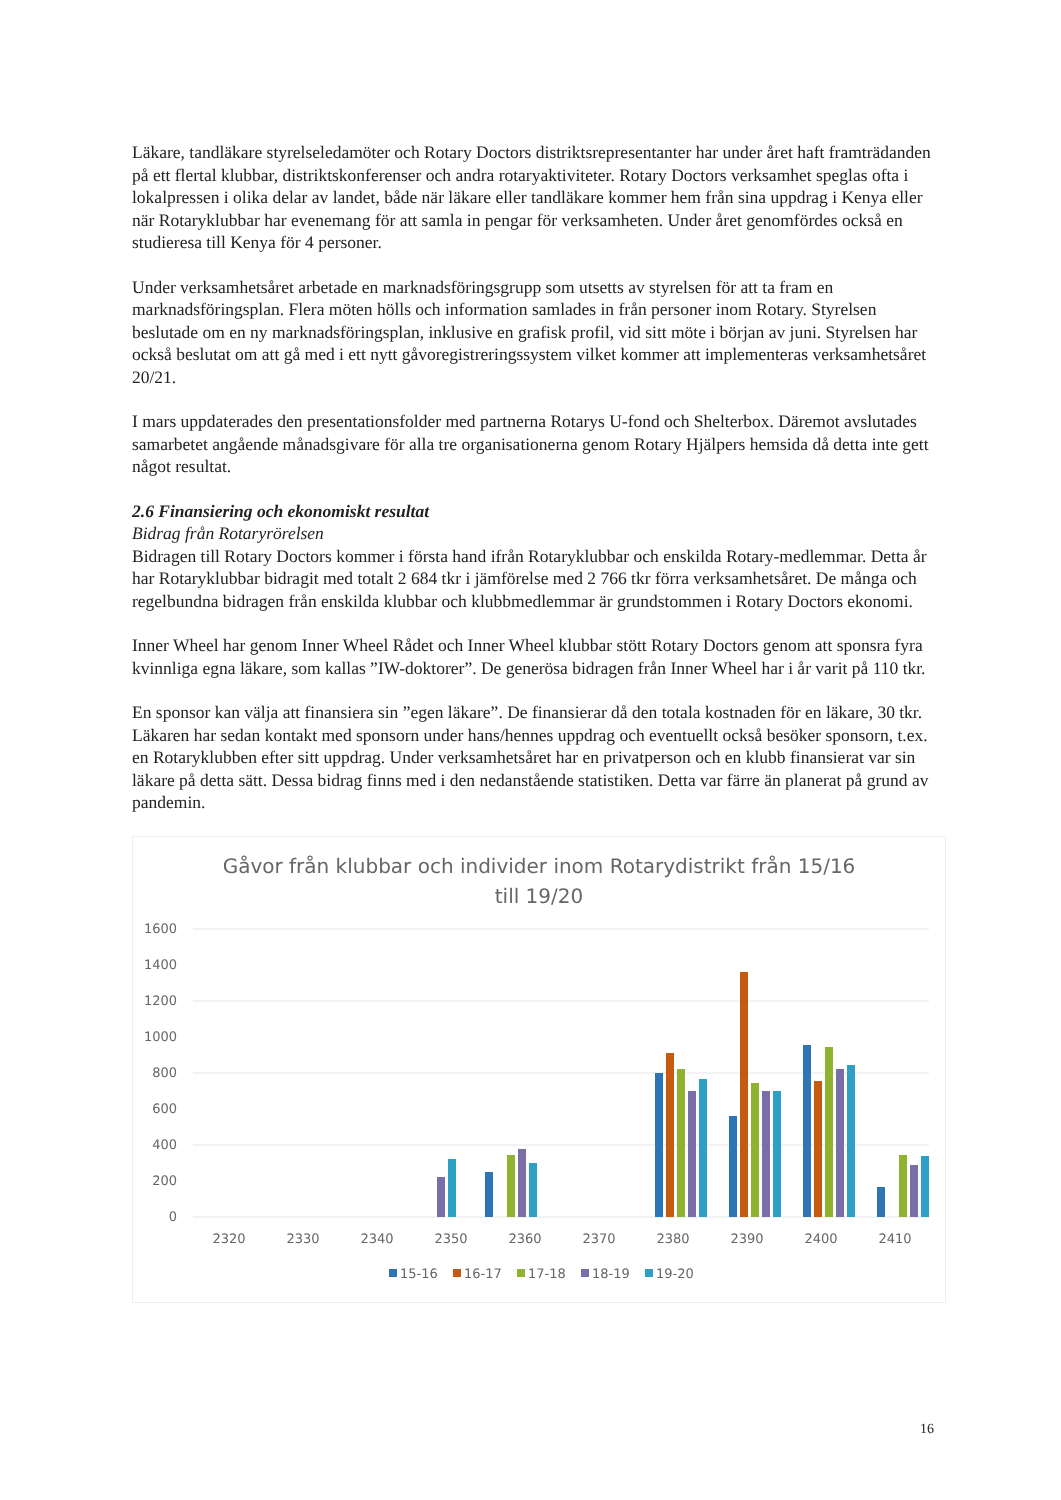Läkare, tandläkare styrelseledamöter och Rotary Doctors distriktsrepresentanter har under året haft framträdanden på ett flertal klubbar, distriktskonferenser och andra rotaryaktiviteter. Rotary Doctors verksamhet speglas ofta i lokalpressen i olika delar av landet, både när läkare eller tandläkare kommer hem från sina uppdrag i Kenya eller när Rotaryklubbar har evenemang för att samla in pengar för verksamheten. Under året genomfördes också en studieresa till Kenya för 4 personer.
Under verksamhetsåret arbetade en marknadsföringsgrupp som utsetts av styrelsen för att ta fram en marknadsföringsplan. Flera möten hölls och information samlades in från personer inom Rotary. Styrelsen beslutade om en ny marknadsföringsplan, inklusive en grafisk profil, vid sitt möte i början av juni. Styrelsen har också beslutat om att gå med i ett nytt gåvoregistreringssystem vilket kommer att implementeras verksamhetsåret 20/21.
I mars uppdaterades den presentationsfolder med partnerna Rotarys U-fond och Shelterbox. Däremot avslutades samarbetet angående månadsgivare för alla tre organisationerna genom Rotary Hjälpers hemsida då detta inte gett något resultat.
2.6 Finansiering och ekonomiskt resultat
Bidrag från Rotaryrörelsen
Bidragen till Rotary Doctors kommer i första hand ifrån Rotaryklubbar och enskilda Rotary-medlemmar. Detta år har Rotaryklubbar bidragit med totalt 2 684 tkr i jämförelse med 2 766 tkr förra verksamhetsåret. De många och regelbundna bidragen från enskilda klubbar och klubbmedlemmar är grundstommen i Rotary Doctors ekonomi.
Inner Wheel har genom Inner Wheel Rådet och Inner Wheel klubbar stött Rotary Doctors genom att sponsra fyra kvinnliga egna läkare, som kallas ”IW-doktorer”. De generösa bidragen från Inner Wheel har i år varit på 110 tkr.
En sponsor kan välja att finansiera sin ”egen läkare”. De finansierar då den totala kostnaden för en läkare, 30 tkr. Läkaren har sedan kontakt med sponsorn under hans/hennes uppdrag och eventuellt också besöker sponsorn, t.ex. en Rotaryklubben efter sitt uppdrag. Under verksamhetsåret har en privatperson och en klubb finansierat var sin läkare på detta sätt. Dessa bidrag finns med i den nedanstående statistiken. Detta var färre än planerat på grund av pandemin.
Gåvor från klubbar och individer inom Rotarydistrikt från 15/16
till 19/20
1600
1400
1200
1000
800
600
400
200
0
2320
2330
2340
2350
2360
2370
2380
2390
2400
2410
15-16
16-17
17-18
18-19
19-20
16